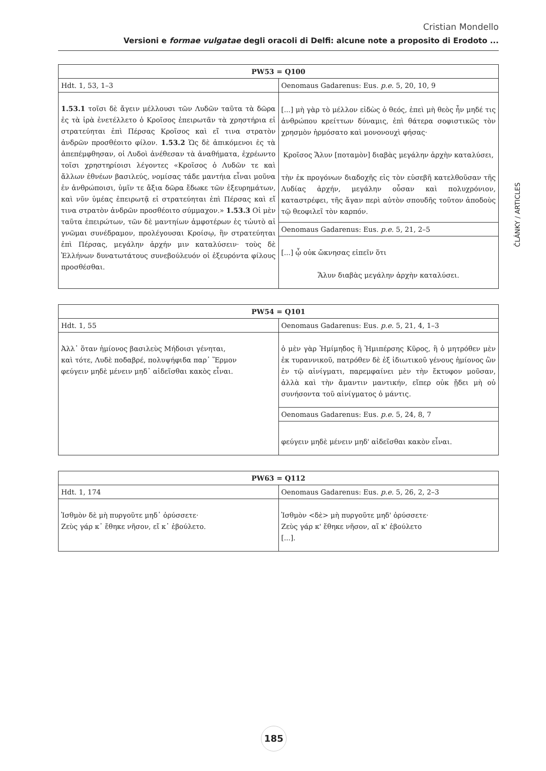Cristian Mondello
Versioni e formae vulgatae degli oracoli di Delfi: alcune note a proposito di Erodoto ...
ČLÁNKY / ARTICLES
| PW53 = Q100 | |
| --- | --- |
| Hdt. 1, 53, 1–3 | Oenomaus Gadarenus: Eus. p.e. 5, 20, 10, 9 |
| 1.53.1 τοῖσι δὲ ἄγειν μέλλουσι τῶν Λυδῶν ταῦτα τὰ δῶρα ἐς τὰ ἱρὰ ἐνετέλλετο ὁ Κροῖσος ἐπειρωτᾶν τὰ χρηστήρια εἰ στρατεύηται ἐπὶ Πέρσας Κροῖσος καὶ εἴ τινα στρατὸν ἀνδρῶν προσθέοιτο φίλον. 1.53.2 Ὡς δὲ ἀπικόμενοι ἐς τὰ ἀπεπέμφθησαν, οἱ Λυδοὶ ἀνέθεσαν τὰ ἀναθήματα, ἐχρέωντο τοῖσι χρηστηρίοισι λέγοντες «Κροῖσος ὁ Λυδῶν τε καὶ ἄλλων ἐθνέων βασιλεύς, νομίσας τάδε μαντήια εἶναι μοῦνα ἐν ἀνθρώποισι, ὑμῖν τε ἄξια δῶρα ἔδωκε τῶν ἐξευρημάτων, καὶ νῦν ὑμέας ἐπειρωτᾷ εἰ στρατεύηται ἐπὶ Πέρσας καὶ εἴ τινα στρατὸν ἀνδρῶν προσθέοιτο σύμμαχον.» 1.53.3 Οἱ μὲν ταῦτα ἐπειρώτων, τῶν δὲ μαντηίων ἀμφοτέρων ἐς τὠυτὸ αἱ γνῶμαι συνέδραμον, προλέγουσαι Κροίσῳ, ἢν στρατεύηται ἐπὶ Πέρσας, μεγάλην ἀρχήν μιν καταλύσειν· τοὺς δὲ Ἑλλήνων δυνατωτάτους συνεβούλευόν οἱ ἐξευρόντα φίλους προσθέσθαι. | [...] μὴ γὰρ τὸ μέλλον εἰδὼς ὁ θεός, ἐπεὶ μὴ θεὸς ἦν μηδέ τις ἀνθρώπου κρείττων δύναμις, ἐπὶ θάτερα σοφιστικῶς τὸν χρησμὸν ἡρμόσατο καὶ μονονουχὶ φήσας· Κροῖσος Ἅλυν [ποταμὸν] διαβὰς μεγάλην ἀρχὴν καταλύσει, τὴν ἐκ προγόνων διαδοχῆς εἰς τὸν εὐσεβῆ κατελθοῦσαν τῆς Λυδίας ἀρχήν, μεγάλην οὖσαν καὶ πολυχρόνιον, καταστρέφει, τῆς ἄγαν περὶ αὐτὸν σπουδῆς τοῦτον ἀποδοὺς τῷ θεοφιλεῖ τὸν καρπόν. |
| | Oenomaus Gadarenus: Eus. p.e. 5, 21, 2–5 |
| | [...] ᾧ οὐκ ὤκνησας εἰπεῖν ὅτι Ἅλυν διαβὰς μεγάλην ἀρχὴν καταλύσει. |
| PW54 = Q101 | |
| --- | --- |
| Hdt. 1, 55 | Oenomaus Gadarenus: Eus. p.e. 5, 21, 4, 1–3 |
| Ἀλλ᾽ ὅταν ἡμίονος βασιλεὺς Μήδοισι γένηται, καὶ τότε, Λυδὲ ποδαβρέ, πολυψήφιδα παρ᾽ Ἕρμον φεύγειν μηδὲ μένειν μηδ᾽ αἰδεῖσθαι κακὸς εἶναι. | ὁ μὲν γὰρ Ἡμίμηδος ἢ Ἡμιπέρσης Κῦρος, ἢ ὁ μητρόθεν μὲν ἐκ τυραννικοῦ, πατρόθεν δὲ ἐξ ἰδιωτικοῦ γένους ἡμίονος ὢν ἐν τῷ αἰνίγματι, παρεμφαίνει μὲν τὴν ἔκτυφον μοῦσαν, ἀλλὰ καὶ τὴν ἄμαντιν μαντικήν, εἴπερ οὐκ ᾔδει μὴ οὐ συνήσοντα τοῦ αἰνίγματος ὁ μάντις. |
| | Oenomaus Gadarenus: Eus. p.e. 5, 24, 8, 7 |
| | φεύγειν μηδὲ μένειν μηδ' αἰδεῖσθαι κακὸν εἶναι. |
| PW63 = Q112 | |
| --- | --- |
| Hdt. 1, 174 | Oenomaus Gadarenus: Eus. p.e. 5, 26, 2, 2–3 |
| Ἰσθμὸν δὲ μὴ πυργοῦτε μηδ᾽ ὀρύσσετε· Ζεὺς γάρ κ᾽ ἔθηκε νῆσον, εἴ κ᾽ ἐβούλετο. | Ἰσθμὸν <δὲ> μὴ πυργοῦτε μηδ' ὀρύσσετε· Ζεὺς γάρ κ' ἔθηκε νῆσον, αἴ κ' ἐβούλετο [...]. |
185